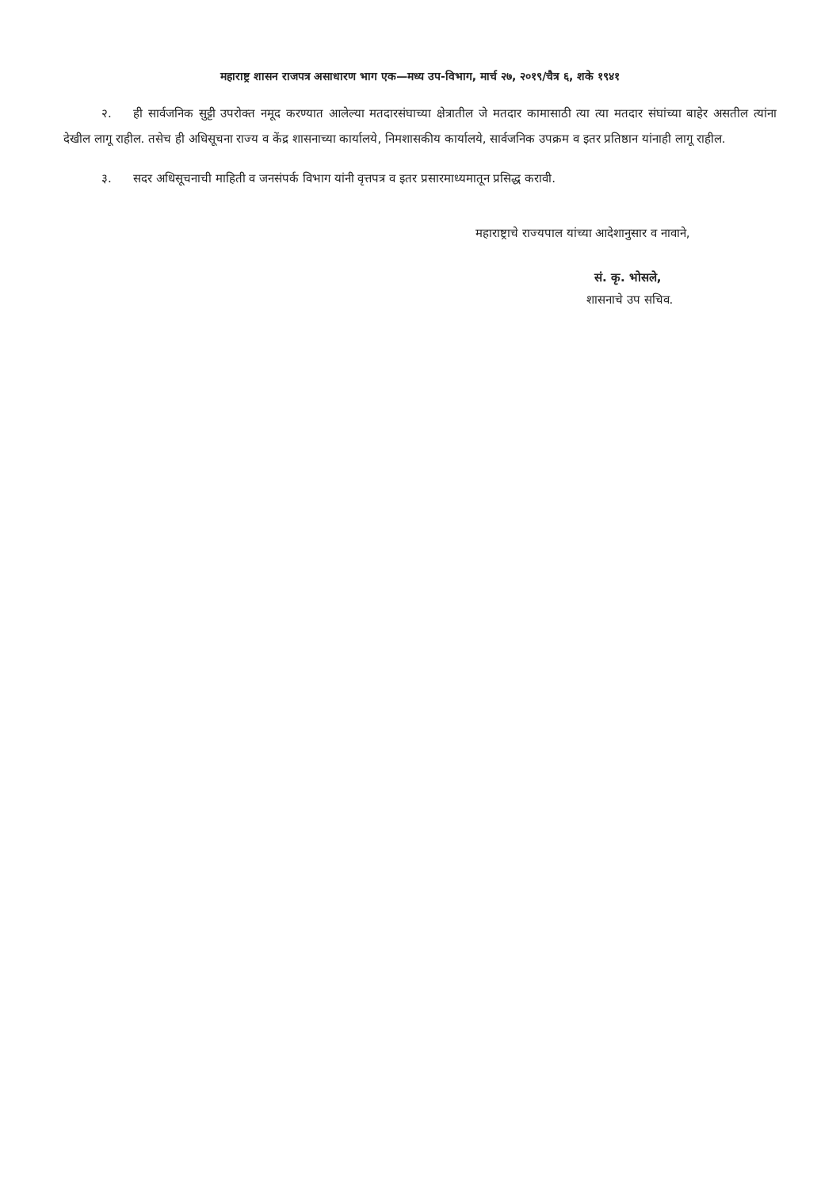महाराष्ट्र शासन राजपत्र असाधारण भाग एक—मध्य उप-विभाग, मार्च २७, २०१९/चैत्र ६, शके १९४१
२. ही सार्वजनिक सुट्टी उपरोक्त नमूद करण्यात आलेल्या मतदारसंघाच्या क्षेत्रातील जे मतदार कामासाठी त्या त्या मतदार संघांच्या बाहेर असतील त्यांना देखील लागू राहील. तसेच ही अधिसूचना राज्य व केंद्र शासनाच्या कार्यालये, निमशासकीय कार्यालये, सार्वजनिक उपक्रम व इतर प्रतिष्ठान यांनाही लागू राहील.
३. सदर अधिसूचनाची माहिती व जनसंपर्क विभाग यांनी वृत्तपत्र व इतर प्रसारमाध्यमातून प्रसिद्ध करावी.
महाराष्ट्राचे राज्यपाल यांच्या आदेशानुसार व नावाने,
सं. कृ. भोसले,
शासनाचे उप सचिव.